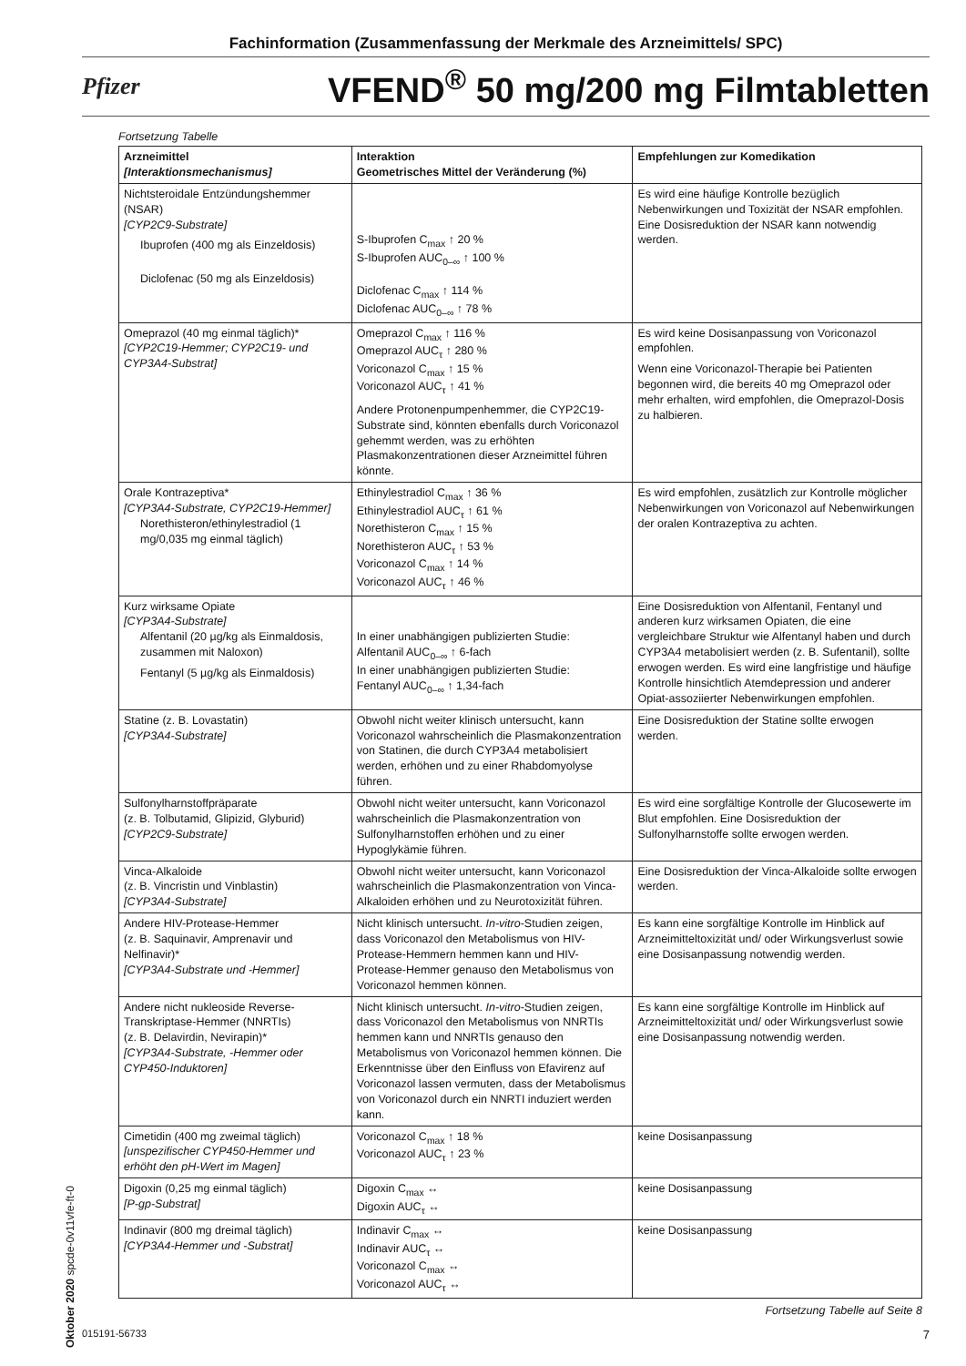Fachinformation (Zusammenfassung der Merkmale des Arzneimittels/ SPC)
Pfizer VFEND<sup>®</sup> 50 mg/200 mg Filmtabletten
Fortsetzung Tabelle
| Arzneimittel [Interaktionsmechanismus] | Interaktion Geometrisches Mittel der Veränderung (%) | Empfehlungen zur Komedikation |
| --- | --- | --- |
| Nichtsteroidale Entzündungshemmer (NSAR) [CYP2C9-Substrate] Ibuprofen (400 mg als Einzeldosis) Diclofenac (50 mg als Einzeldosis) | S-Ibuprofen C<sub>max</sub> ↑ 20 % S-Ibuprofen AUC<sub>0–∞</sub> ↑ 100 % Diclofenac C<sub>max</sub> ↑ 114 % Diclofenac AUC<sub>0–∞</sub> ↑ 78 % | Es wird eine häufige Kontrolle bezüglich Nebenwirkungen und Toxizität der NSAR empfohlen. Eine Dosisreduktion der NSAR kann notwendig werden. |
| Omeprazol (40 mg einmal täglich)* [CYP2C19-Hemmer; CYP2C19- und CYP3A4-Substrat] | Omeprazol C<sub>max</sub> ↑ 116 % Omeprazol AUC<sub>τ</sub> ↑ 280 % Voriconazol C<sub>max</sub> ↑ 15 % Voriconazol AUC<sub>τ</sub> ↑ 41 % Andere Protonenpumpenhemmer, die CYP2C19-Substrate sind, könnten ebenfalls durch Voriconazol gehemmt werden, was zu erhöhten Plasmakonzentrationen dieser Arzneimittel führen könnte. | Es wird keine Dosisanpassung von Voriconazol empfohlen. Wenn eine Voriconazol-Therapie bei Patienten begonnen wird, die bereits 40 mg Omeprazol oder mehr erhalten, wird empfohlen, die Omeprazol-Dosis zu halbieren. |
| Orale Kontrazeptiva* [CYP3A4-Substrate, CYP2C19-Hemmer] Norethisteron/ethinylestradiol (1 mg/0,035 mg einmal täglich) | Ethinylestradiol C<sub>max</sub> ↑ 36 % Ethinylestradiol AUC<sub>τ</sub> ↑ 61 % Norethisteron C<sub>max</sub> ↑ 15 % Norethisteron AUC<sub>τ</sub> ↑ 53 % Voriconazol C<sub>max</sub> ↑ 14 % Voriconazol AUC<sub>τ</sub> ↑ 46 % | Es wird empfohlen, zusätzlich zur Kontrolle möglicher Nebenwirkungen von Voriconazol auf Nebenwirkungen der oralen Kontrazeptiva zu achten. |
| Kurz wirksame Opiate [CYP3A4-Substrate] Alfentanil (20 µg/kg als Einmaldosis, zusammen mit Naloxon) Fentanyl (5 µg/kg als Einmaldosis) | In einer unabhängigen publizierten Studie: Alfentanil AUC<sub>0–∞</sub> ↑ 6-fach In einer unabhängigen publizierten Studie: Fentanyl AUC<sub>0–∞</sub> ↑ 1,34-fach | Eine Dosisreduktion von Alfentanil, Fentanyl und anderen kurz wirksamen Opiaten, die eine vergleichbare Struktur wie Alfentanyl haben und durch CYP3A4 metabolisiert werden (z. B. Sufentanil), sollte erwogen werden. Es wird eine langfristige und häufige Kontrolle hinsichtlich Atemdepression und anderer Opiat-assoziierter Nebenwirkungen empfohlen. |
| Statine (z. B. Lovastatin) [CYP3A4-Substrate] | Obwohl nicht weiter klinisch untersucht, kann Voriconazol wahrscheinlich die Plasmakonzentration von Statinen, die durch CYP3A4 metabolisiert werden, erhöhen und zu einer Rhabdomyolyse führen. | Eine Dosisreduktion der Statine sollte erwogen werden. |
| Sulfonylharnstoffpräparate (z. B. Tolbutamid, Glipizid, Glyburid) [CYP2C9-Substrate] | Obwohl nicht weiter untersucht, kann Voriconazol wahrscheinlich die Plasmakonzentration von Sulfonylharnstoffen erhöhen und zu einer Hypoglykämie führen. | Es wird eine sorgfältige Kontrolle der Glucosewerte im Blut empfohlen. Eine Dosisreduktion der Sulfonylharnstoffe sollte erwogen werden. |
| Vinca-Alkaloide (z. B. Vincristin und Vinblastin) [CYP3A4-Substrate] | Obwohl nicht weiter untersucht, kann Voriconazol wahrscheinlich die Plasmakonzentration von Vinca-Alkaloiden erhöhen und zu Neurotoxizität führen. | Eine Dosisreduktion der Vinca-Alkaloide sollte erwogen werden. |
| Andere HIV-Protease-Hemmer (z. B. Saquinavir, Amprenavir und Nelfinavir)* [CYP3A4-Substrate und -Hemmer] | Nicht klinisch untersucht. In-vitro -Studien zeigen, dass Voriconazol den Metabolismus von HIV-Protease-Hemmern hemmen kann und HIV-Protease-Hemmer genauso den Metabolismus von Voriconazol hemmen können. | Es kann eine sorgfältige Kontrolle im Hinblick auf Arzneimitteltoxizität und/ oder Wirkungsverlust sowie eine Dosisanpassung notwendig werden. |
| Andere nicht nukleoside Reverse-Transkriptase-Hemmer (NNRTIs) (z. B. Delavirdin, Nevirapin)* [CYP3A4-Substrate, -Hemmer oder CYP450-Induktoren] | Nicht klinisch untersucht. In-vitro -Studien zeigen, dass Voriconazol den Metabolismus von NNRTIs hemmen kann und NNRTIs genauso den Metabolismus von Voriconazol hemmen können. Die Erkenntnisse über den Einfluss von Efavirenz auf Voriconazol lassen vermuten, dass der Metabolismus von Voriconazol durch ein NNRTI induziert werden kann. | Es kann eine sorgfältige Kontrolle im Hinblick auf Arzneimitteltoxizität und/ oder Wirkungsverlust sowie eine Dosisanpassung notwendig werden. |
| Cimetidin (400 mg zweimal täglich) [unspezifischer CYP450-Hemmer und erhöht den pH-Wert im Magen] | Voriconazol C<sub>max</sub> ↑ 18 % Voriconazol AUC<sub>τ</sub> ↑ 23 % | keine Dosisanpassung |
| Digoxin (0,25 mg einmal täglich) [P-gp-Substrat] | Digoxin C<sub>max</sub> ↔ Digoxin AUC<sub>τ</sub> ↔ | keine Dosisanpassung |
| Indinavir (800 mg dreimal täglich) [CYP3A4-Hemmer und -Substrat] | Indinavir C<sub>max</sub> ↔ Indinavir AUC<sub>τ</sub> ↔ Voriconazol C<sub>max</sub> ↔ Voriconazol AUC<sub>τ</sub> ↔ | keine Dosisanpassung |
Fortsetzung Tabelle auf Seite 8
Oktober 2020 spcde-0v11vfe-ft-0
015191-56733 7